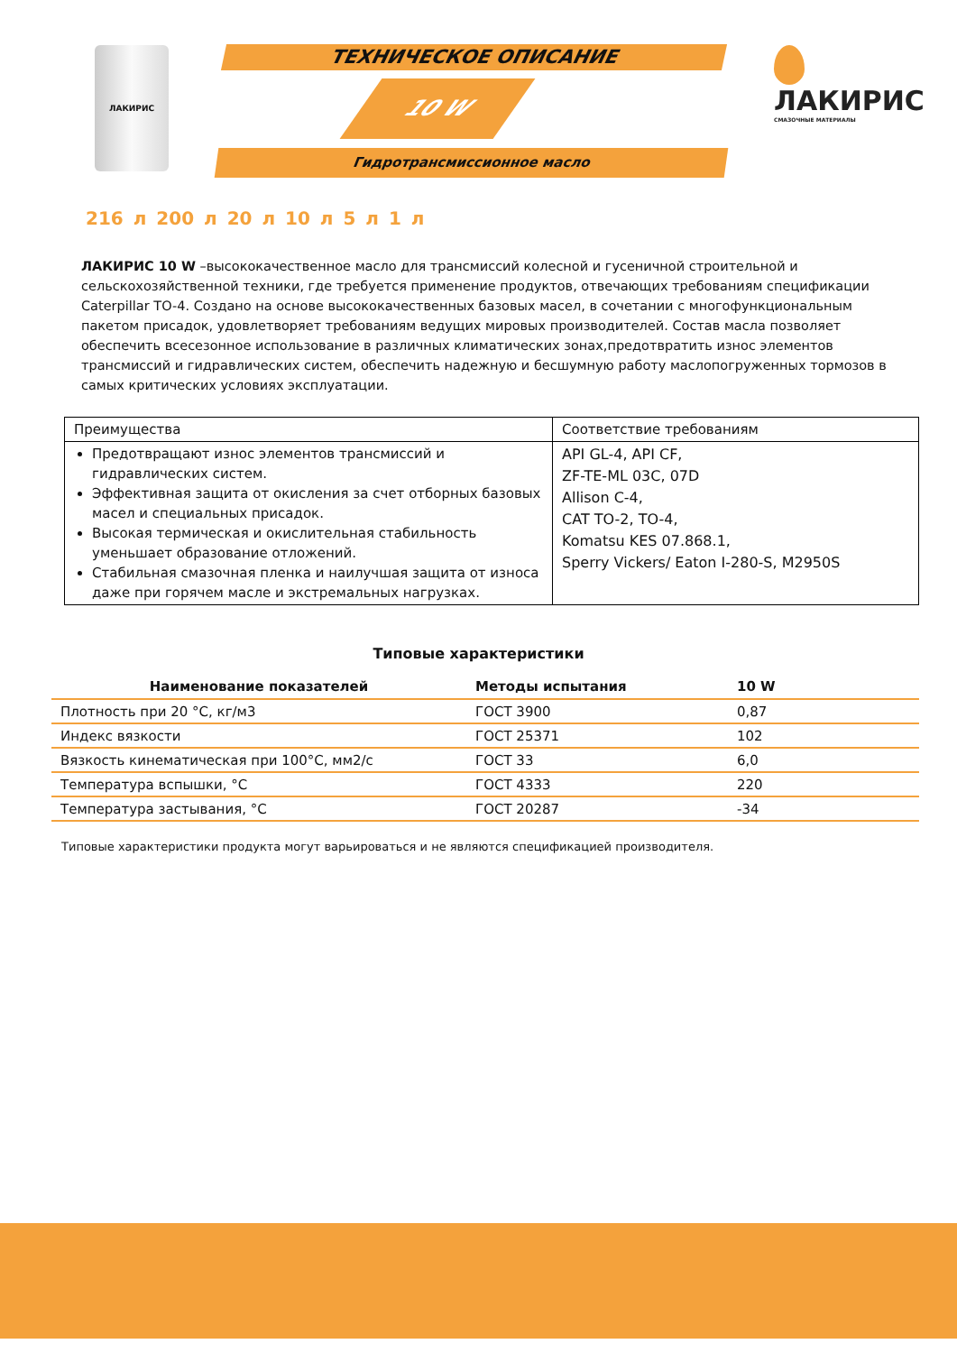ЛАКИРИС ТЕХНИЧЕСКОЕ ОПИСАНИЕ
10 W
Гидротрансмиссионное масло
ЛАКИРИС
СМАЗОЧНЫЕ МАТЕРИАЛЫ
216 л 200 л 20 л 10 л 5 л 1 л
ЛАКИРИС 10 W –высококачественное масло для трансмиссий колесной и гусеничной строительной и сельскохозяйственной техники, где требуется применение продуктов, отвечающих требованиям спецификации Caterpillar TO-4. Создано на основе высококачественных базовых масел, в сочетании с многофункциональным пакетом присадок, удовлетворяет требованиям ведущих мировых производителей. Состав масла позволяет обеспечить всесезонное использование в различных климатических зонах,предотвратить износ элементов трансмиссий и гидравлических систем, обеспечить надежную и бесшумную работу маслопогруженных тормозов в самых критических условиях эксплуатации.
| Преимущества | Соответствие требованиям |
| Предотвращают износ элементов трансмиссий и гидравлических систем. Эффективная защита от окисления за счет отборных базовых масел и специальных присадок. Высокая термическая и окислительная стабильность уменьшает образование отложений. Стабильная смазочная пленка и наилучшая защита от износа даже при горячем масле и экстремальных нагрузках. | API GL-4, API CF, ZF-TE-ML 03C, 07D Allison C-4, CAT TO-2, TO-4, Komatsu KES 07.868.1, Sperry Vickers/ Eaton I-280-S, M2950S |
Типовые характеристики
| Наименование показателей | Методы испытания | 10 W |
| --- | --- | --- |
| Плотность при 20 °С, кг/м3 | ГОСТ 3900 | 0,87 |
| Индекс вязкости | ГОСТ 25371 | 102 |
| Вязкость кинематическая при 100°С, мм2/с | ГОСТ 33 | 6,0 |
| Температура вспышки, °С | ГОСТ 4333 | 220 |
| Температура застывания, °С | ГОСТ 20287 | -34 |
Типовые характеристики продукта могут варьироваться и не являются спецификацией производителя.